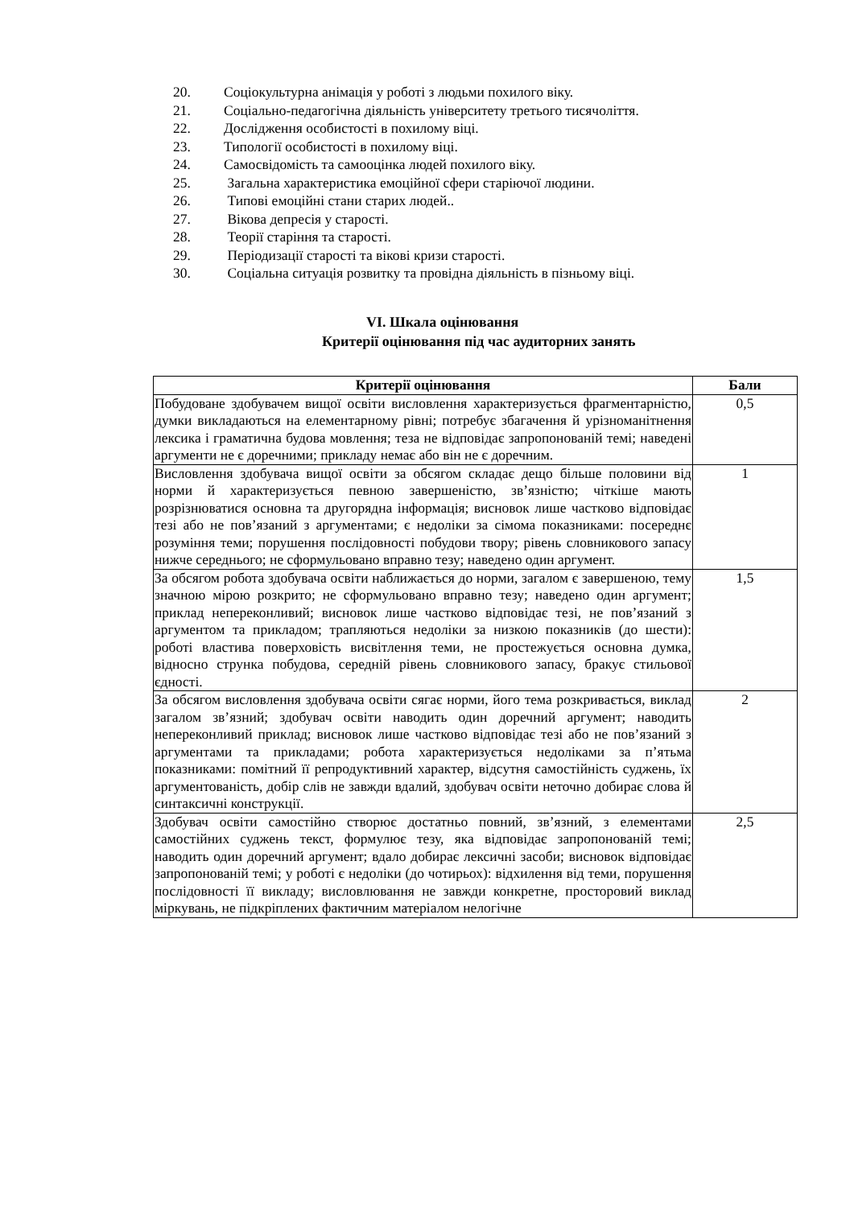20. Соціокультурна анімація у роботі з людьми похилого віку.
21. Соціально-педагогічна діяльність університету третього тисячоліття.
22. Дослідження особистості в похилому віці.
23. Типології особистості в похилому віці.
24. Самосвідомість та самооцінка людей похилого віку.
25. Загальна характеристика емоційної сфери старіючої людини.
26. Типові емоційні стани старих людей..
27. Вікова депресія у старості.
28. Теорії старіння та старості.
29. Періодизації старості та вікові кризи старості.
30. Соціальна ситуація розвитку та провідна діяльність в пізньому віці.
VI. Шкала оцінювання
Критерії оцінювання під час аудиторних занять
| Критерії оцінювання | Бали |
| --- | --- |
| Побудоване здобувачем вищої освіти висловлення характеризується фрагментарністю, думки викладаються на елементарному рівні; потребує збагачення й урізноманітнення лексика і граматична будова мовлення; теза не відповідає запропонованій темі; наведені аргументи не є доречними; прикладу немає або він не є доречним. | 0,5 |
| Висловлення здобувача вищої освіти за обсягом складає дещо більше половини від норми й характеризується певною завершеністю, зв’язністю; чіткіше мають розрізнюватися основна та другорядна інформація; висновок лише частково відповідає тезі або не пов’язаний з аргументами; є недоліки за сімома показниками: посереднє розуміння теми; порушення послідовності побудови твору; рівень словникового запасу нижче середнього; не сформульовано вправно тезу; наведено один аргумент. | 1 |
| За обсягом робота здобувача освіти наближається до норми, загалом є завершеною, тему значною мірою розкрито; не сформульовано вправно тезу; наведено один аргумент; приклад непереконливий; висновок лише частково відповідає тезі, не пов’язаний з аргументом та прикладом; трапляються недоліки за низкою показників (до шести): роботі властива поверховість висвітлення теми, не простежується основна думка, відносно струнка побудова, середній рівень словникового запасу, бракує стильової єдності. | 1,5 |
| За обсягом висловлення здобувача освіти сягає норми, його тема розкривається, виклад загалом зв’язний; здобувач освіти наводить один доречний аргумент; наводить непереконливий приклад; висновок лише частково відповідає тезі або не пов’язаний з аргументами та прикладами; робота характеризується недоліками за п’ятьма показниками: помітний її репродуктивний характер, відсутня самостійність суджень, їх аргументованість, добір слів не завжди вдалий, здобувач освіти неточно добирає слова й синтаксичні конструкції. | 2 |
| Здобувач освіти самостійно створює достатньо повний, зв’язний, з елементами самостійних суджень текст, формулює тезу, яка відповідає запропонованій темі; наводить один доречний аргумент; вдало добирає лексичні засоби; висновок відповідає запропонованій темі; у роботі є недоліки (до чотирьох): відхилення від теми, порушення послідовності її викладу; висловлювання не завжди конкретне, просторовий виклад міркувань, не підкріплених фактичним матеріалом нелогічне | 2,5 |